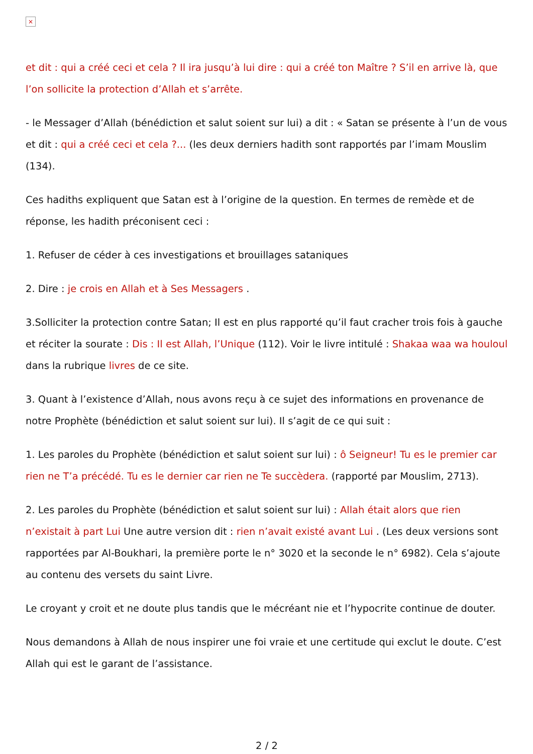×
et dit : qui a créé ceci et cela ? Il ira jusqu’à lui dire : qui a créé ton Maître ? S’il en arrive là, que l’on sollicite la protection d’Allah et s’arrête.
- le Messager d’Allah (bénédiction et salut soient sur lui) a dit : « Satan se présente à l’un de vous et dit : qui a créé ceci et cela ?... (les deux derniers hadith sont rapportés par l’imam Mouslim (134).
Ces hadiths expliquent que Satan est à l’origine de la question. En termes de remède et de réponse, les hadith préconisent ceci :
1. Refuser de céder à ces investigations et brouillages sataniques
2. Dire : je crois en Allah et à Ses Messagers .
3.Solliciter la protection contre Satan; Il est en plus rapporté qu’il faut cracher trois fois à gauche et réciter la sourate : Dis : Il est Allah, l’Unique (112). Voir le livre intitulé : Shakaa waa wa houloul dans la rubrique livres de ce site.
3. Quant à l’existence d’Allah, nous avons reçu à ce sujet des informations en provenance de notre Prophète (bénédiction et salut soient sur lui). Il s’agit de ce qui suit :
1. Les paroles du Prophète (bénédiction et salut soient sur lui) : ô Seigneur! Tu es le premier car rien ne T’a précédé. Tu es le dernier car rien ne Te succèdera. (rapporté par Mouslim, 2713).
2. Les paroles du Prophète (bénédiction et salut soient sur lui) : Allah était alors que rien n’existait à part Lui Une autre version dit : rien n’avait existé avant Lui . (Les deux versions sont rapportées par Al-Boukhari, la première porte le n° 3020 et la seconde le n° 6982). Cela s’ajoute au contenu des versets du saint Livre.
Le croyant y croit et ne doute plus tandis que le mécréant nie et l’hypocrite continue de douter.
Nous demandons à Allah de nous inspirer une foi vraie et une certitude qui exclut le doute. C’est Allah qui est le garant de l’assistance.
2 / 2